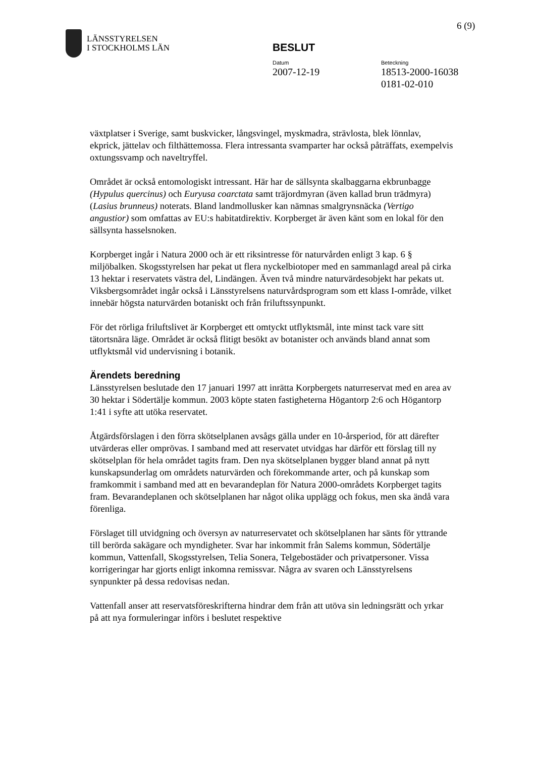6 (9)
LÄNSSTYRELSEN
I STOCKHOLMS LÄN
BESLUT
Datum
2007-12-19
Beteckning
18513-2000-16038
0181-02-010
växtplatser i Sverige, samt buskvicker, långsvingel, myskmadra, strävlosta, blek lönnlav, ekprick, jättelav och filthättemossa. Flera intressanta svamparter har också påträffats, exempelvis oxtungssvamp och naveltryffel.
Området är också entomologiskt intressant. Här har de sällsynta skalbaggarna ekbrunbagge (Hypulus quercinus) och Euryusa coarctata samt träjordmyran (även kallad brun trädmyra) (Lasius brunneus) noterats. Bland landmollusker kan nämnas smalgrynsnäcka (Vertigo angustior) som omfattas av EU:s habitatdirektiv. Korpberget är även känt som en lokal för den sällsynta hasselsnoken.
Korpberget ingår i Natura 2000 och är ett riksintresse för naturvården enligt 3 kap. 6 § miljöbalken. Skogsstyrelsen har pekat ut flera nyckelbiotoper med en sammanlagd areal på cirka 13 hektar i reservatets västra del, Lindängen. Även två mindre naturvärdesobjekt har pekats ut. Viksbergsområdet ingår också i Länsstyrelsens naturvårdsprogram som ett klass I-område, vilket innebär högsta naturvärden botaniskt och från friluftssynpunkt.
För det rörliga friluftslivet är Korpberget ett omtyckt utflyktsmål, inte minst tack vare sitt tätortsnära läge. Området är också flitigt besökt av botanister och används bland annat som utflyktsmål vid undervisning i botanik.
Ärendets beredning
Länsstyrelsen beslutade den 17 januari 1997 att inrätta Korpbergets naturreservat med en area av 30 hektar i Södertälje kommun. 2003 köpte staten fastigheterna Högantorp 2:6 och Högantorp 1:41 i syfte att utöka reservatet.
Åtgärdsförslagen i den förra skötselplanen avsågs gälla under en 10-årsperiod, för att därefter utvärderas eller omprövas. I samband med att reservatet utvidgas har därför ett förslag till ny skötselplan för hela området tagits fram. Den nya skötselplanen bygger bland annat på nytt kunskapsunderlag om områdets naturvärden och förekommande arter, och på kunskap som framkommit i samband med att en bevarandeplan för Natura 2000-områdets Korpberget tagits fram. Bevarandeplanen och skötselplanen har något olika upplägg och fokus, men ska ändå vara förenliga.
Förslaget till utvidgning och översyn av naturreservatet och skötselplanen har sänts för yttrande till berörda sakägare och myndigheter. Svar har inkommit från Salems kommun, Södertälje kommun, Vattenfall, Skogsstyrelsen, Telia Sonera, Telgebostäder och privatpersoner. Vissa korrigeringar har gjorts enligt inkomna remissvar. Några av svaren och Länsstyrelsens synpunkter på dessa redovisas nedan.
Vattenfall anser att reservatsföreskrifterna hindrar dem från att utöva sin ledningsrätt och yrkar på att nya formuleringar införs i beslutet respektive